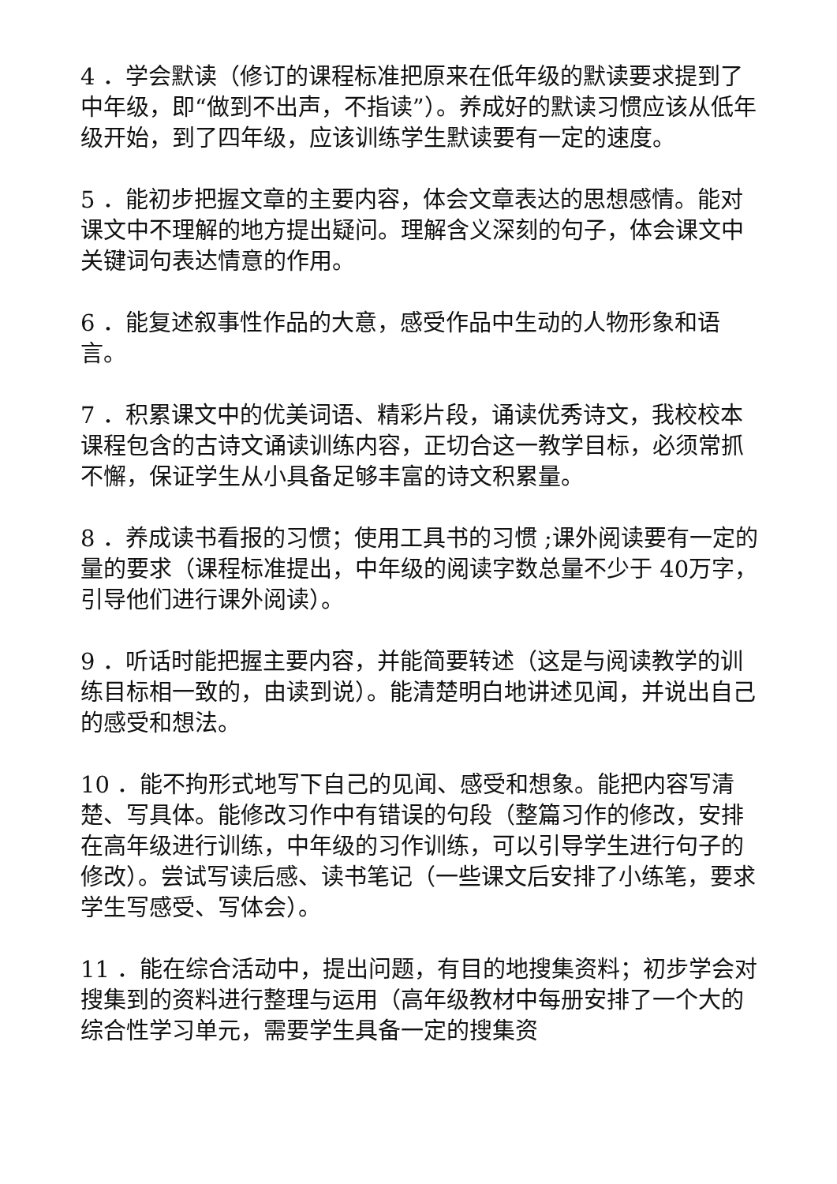4 ．学会默读（修订的课程标准把原来在低年级的默读要求提到了中年级，即“做到不出声，不指读”）。养成好的默读习惯应该从低年级开始，到了四年级，应该训练学生默读要有一定的速度。
5 ．能初步把握文章的主要内容，体会文章表达的思想感情。能对课文中不理解的地方提出疑问。理解含义深刻的句子，体会课文中关键词句表达情意的作用。
6 ．能复述叙事性作品的大意，感受作品中生动的人物形象和语言。
7 ．积累课文中的优美词语、精彩片段，诵读优秀诗文，我校校本课程包含的古诗文诵读训练内容，正切合这一教学目标，必须常抓不懈，保证学生从小具备足够丰富的诗文积累量。
8 ．养成读书看报的习惯；使用工具书的习惯 ;课外阅读要有一定的量的要求（课程标准提出，中年级的阅读字数总量不少于 40万字，引导他们进行课外阅读）。
9 ．听话时能把握主要内容，并能简要转述（这是与阅读教学的训练目标相一致的，由读到说）。能清楚明白地讲述见闻，并说出自己的感受和想法。
10 ．能不拘形式地写下自己的见闻、感受和想象。能把内容写清楚、写具体。能修改习作中有错误的句段（整篇习作的修改，安排在高年级进行训练，中年级的习作训练，可以引导学生进行句子的修改）。尝试写读后感、读书笔记（一些课文后安排了小练笔，要求学生写感受、写体会）。
11 ．能在综合活动中，提出问题，有目的地搜集资料；初步学会对搜集到的资料进行整理与运用（高年级教材中每册安排了一个大的综合性学习单元，需要学生具备一定的搜集资